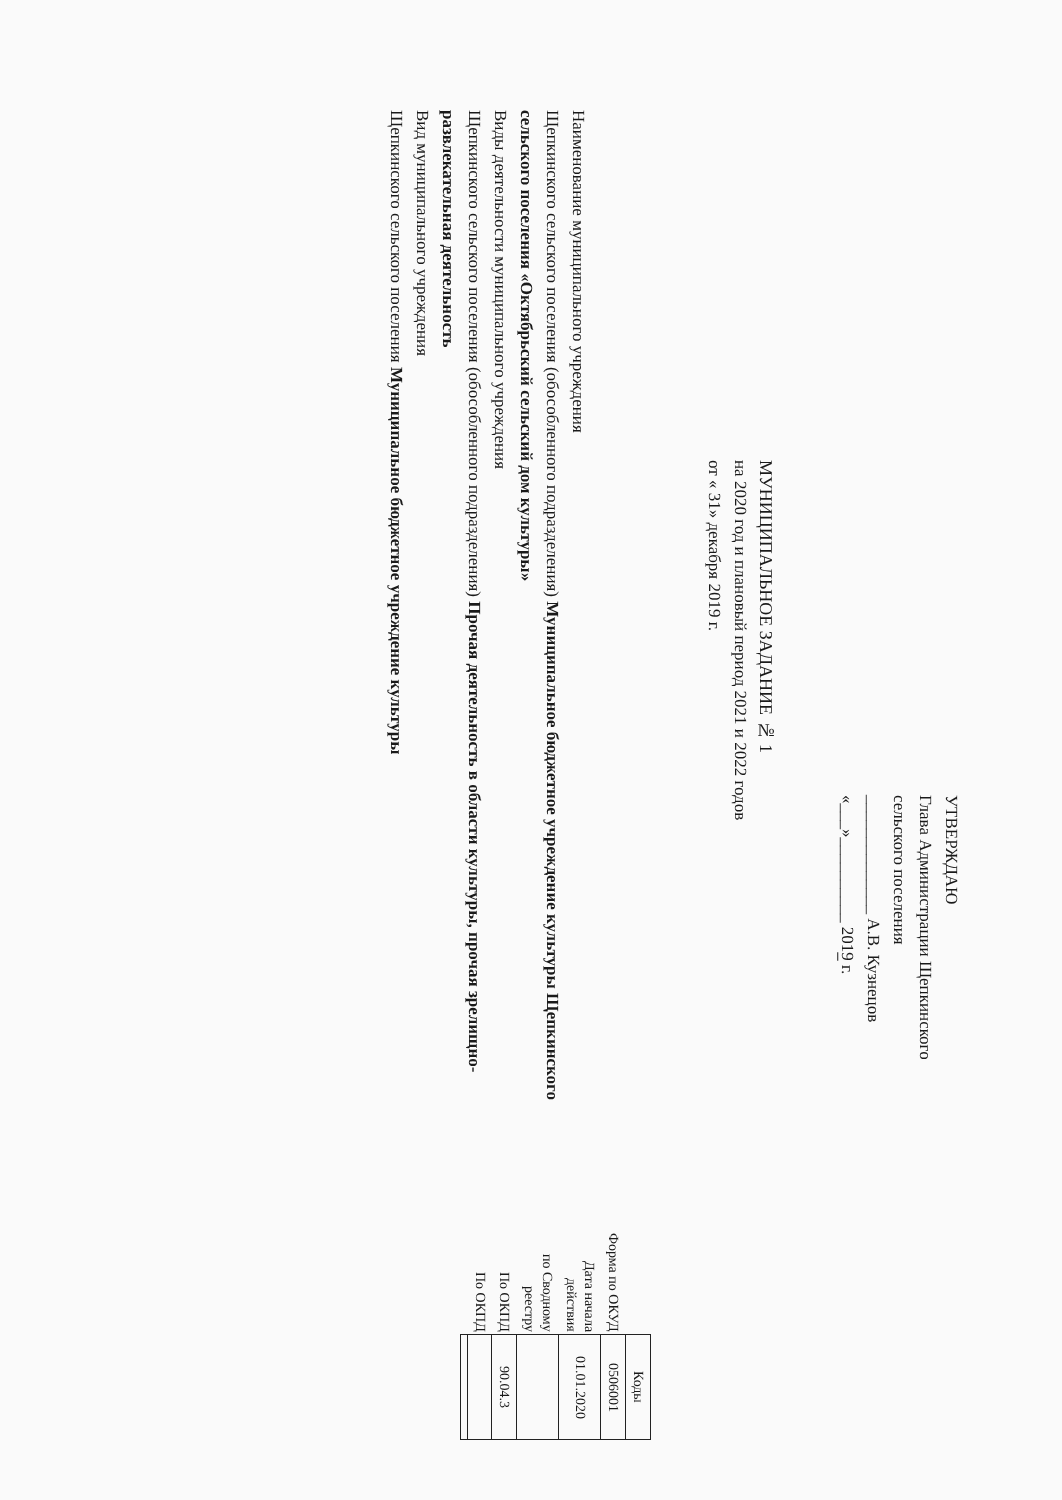УТВЕРЖДАЮ
Глава Администрации Щепкинского
сельского поселения
______________ А.В. Кузнецов
«___»__________ 2019 г.
МУНИЦИПАЛЬНОЕ ЗАДАНИЕ № 1
на 2020 год и плановый период 2021 и 2022 годов
от « 31» декабря 2019 г.
Наименование муниципального учреждения
Щепкинского сельского поселения (обособленного подразделения) Муниципальное бюджетное учреждение культуры Щепкинского сельского поселения «Октябрьский сельский дом культуры»
Виды деятельности муниципального учреждения
Щепкинского сельского поселения (обособленного подразделения) Прочая деятельность в области культуры, прочая зрелищно-развлекательная деятельность
Вид муниципального учреждения
Щепкинского сельского поселения Муниципальное бюджетное учреждение культуры
| | Коды |
| Форма по ОКУД | 0506001 |
| Дата начала действия | 01.01.2020 |
| по Сводному реестру | |
| По ОКПД | 90.04.3 |
| По ОКПД | |